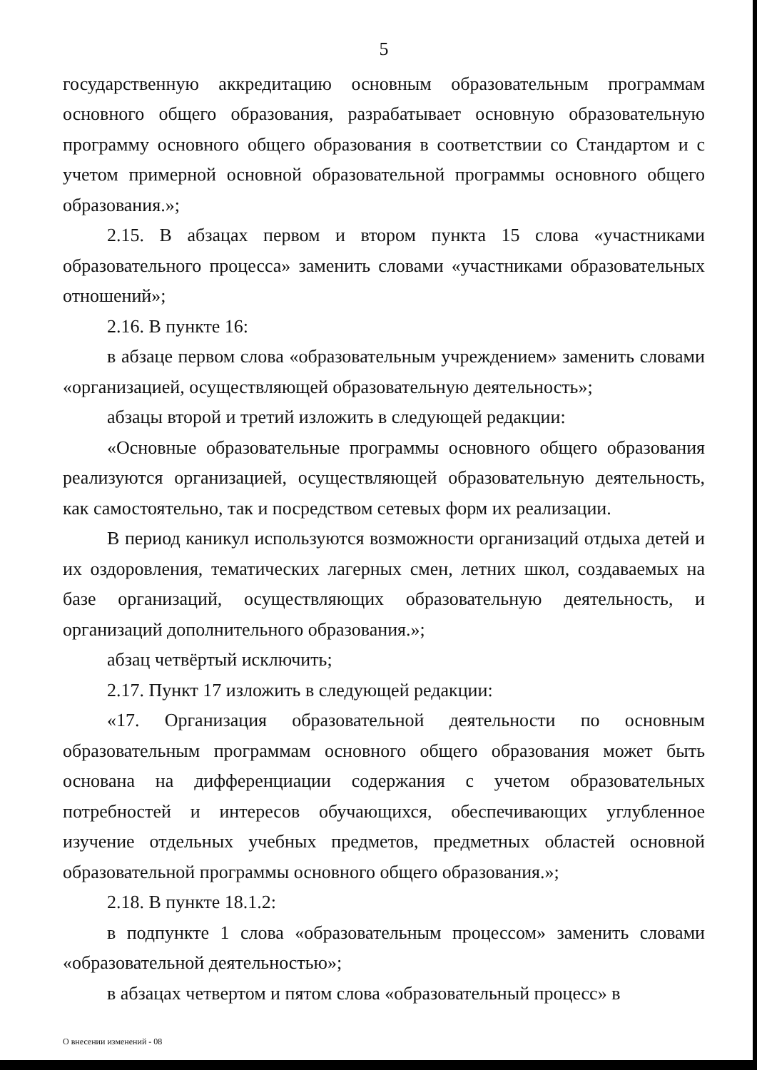5
государственную аккредитацию основным образовательным программам основного общего образования, разрабатывает основную образовательную программу основного общего образования в соответствии со Стандартом и с учетом примерной основной образовательной программы основного общего образования.»;
2.15. В абзацах первом и втором пункта 15 слова «участниками образовательного процесса» заменить словами «участниками образовательных отношений»;
2.16. В пункте 16:
в абзаце первом слова «образовательным учреждением» заменить словами «организацией, осуществляющей образовательную деятельность»;
абзацы второй и третий изложить в следующей редакции:
«Основные образовательные программы основного общего образования реализуются организацией, осуществляющей образовательную деятельность, как самостоятельно, так и посредством сетевых форм их реализации.
В период каникул используются возможности организаций отдыха детей и их оздоровления, тематических лагерных смен, летних школ, создаваемых на базе организаций, осуществляющих образовательную деятельность, и организаций дополнительного образования.»;
абзац четвёртый исключить;
2.17. Пункт 17 изложить в следующей редакции:
«17. Организация образовательной деятельности по основным образовательным программам основного общего образования может быть основана на дифференциации содержания с учетом образовательных потребностей и интересов обучающихся, обеспечивающих углубленное изучение отдельных учебных предметов, предметных областей основной образовательной программы основного общего образования.»;
2.18. В пункте 18.1.2:
в подпункте 1 слова «образовательным процессом» заменить словами «образовательной деятельностью»;
в абзацах четвертом и пятом слова «образовательный процесс» в
О внесении изменений - 08